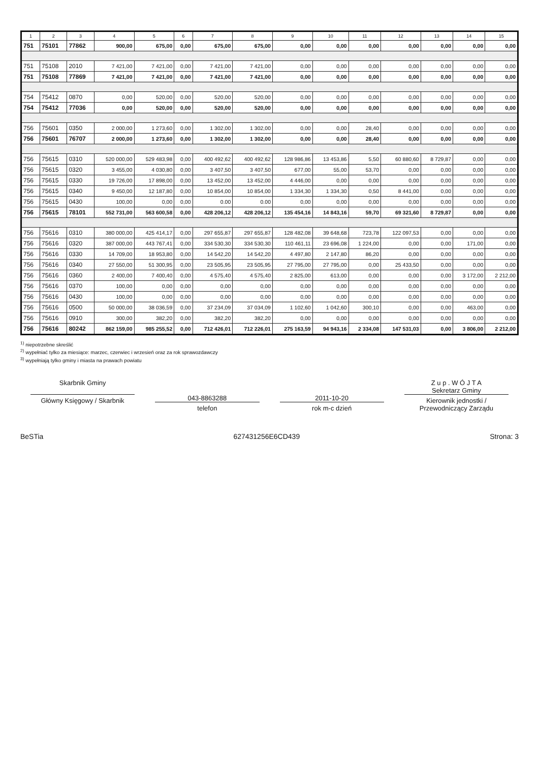| 1 | 2 | 3 | 4 | 5 | 6 | 7 | 8 | 9 | 10 | 11 | 12 | 13 | 14 | 15 |
| --- | --- | --- | --- | --- | --- | --- | --- | --- | --- | --- | --- | --- | --- | --- |
| 751 | 75101 | 77862 | 900,00 | 675,00 | 0,00 | 675,00 | 675,00 | 0,00 | 0,00 | 0,00 | 0,00 | 0,00 | 0,00 | 0,00 |
| 751 | 75108 | 2010 | 7 421,00 | 7 421,00 | 0,00 | 7 421,00 | 7 421,00 | 0,00 | 0,00 | 0,00 | 0,00 | 0,00 | 0,00 | 0,00 |
| 751 | 75108 | 77869 | 7 421,00 | 7 421,00 | 0,00 | 7 421,00 | 7 421,00 | 0,00 | 0,00 | 0,00 | 0,00 | 0,00 | 0,00 | 0,00 |
| 754 | 75412 | 0870 | 0,00 | 520,00 | 0,00 | 520,00 | 520,00 | 0,00 | 0,00 | 0,00 | 0,00 | 0,00 | 0,00 | 0,00 |
| 754 | 75412 | 77036 | 0,00 | 520,00 | 0,00 | 520,00 | 520,00 | 0,00 | 0,00 | 0,00 | 0,00 | 0,00 | 0,00 | 0,00 |
| 756 | 75601 | 0350 | 2 000,00 | 1 273,60 | 0,00 | 1 302,00 | 1 302,00 | 0,00 | 0,00 | 28,40 | 0,00 | 0,00 | 0,00 | 0,00 |
| 756 | 75601 | 76707 | 2 000,00 | 1 273,60 | 0,00 | 1 302,00 | 1 302,00 | 0,00 | 0,00 | 28,40 | 0,00 | 0,00 | 0,00 | 0,00 |
| 756 | 75615 | 0310 | 520 000,00 | 529 483,98 | 0,00 | 400 492,62 | 400 492,62 | 128 986,86 | 13 453,86 | 5,50 | 60 880,60 | 8 729,87 | 0,00 | 0,00 |
| 756 | 75615 | 0320 | 3 455,00 | 4 030,80 | 0,00 | 3 407,50 | 3 407,50 | 677,00 | 55,00 | 53,70 | 0,00 | 0,00 | 0,00 | 0,00 |
| 756 | 75615 | 0330 | 19 726,00 | 17 898,00 | 0,00 | 13 452,00 | 13 452,00 | 4 446,00 | 0,00 | 0,00 | 0,00 | 0,00 | 0,00 | 0,00 |
| 756 | 75615 | 0340 | 9 450,00 | 12 187,80 | 0,00 | 10 854,00 | 10 854,00 | 1 334,30 | 1 334,30 | 0,50 | 8 441,00 | 0,00 | 0,00 | 0,00 |
| 756 | 75615 | 0430 | 100,00 | 0,00 | 0,00 | 0.00 | 0.00 | 0,00 | 0,00 | 0,00 | 0,00 | 0,00 | 0,00 | 0,00 |
| 756 | 75615 | 78101 | 552 731,00 | 563 600,58 | 0,00 | 428 206,12 | 428 206,12 | 135 454,16 | 14 843,16 | 59,70 | 69 321,60 | 8 729,87 | 0,00 | 0,00 |
| 756 | 75616 | 0310 | 380 000,00 | 425 414,17 | 0,00 | 297 655,87 | 297 655,87 | 128 482,08 | 39 648,68 | 723,78 | 122 097,53 | 0,00 | 0,00 | 0,00 |
| 756 | 75616 | 0320 | 387 000,00 | 443 767,41 | 0,00 | 334 530,30 | 334 530,30 | 110 461,11 | 23 696,08 | 1 224,00 | 0,00 | 0,00 | 171,00 | 0,00 |
| 756 | 75616 | 0330 | 14 709,00 | 18 953,80 | 0,00 | 14 542,20 | 14 542,20 | 4 497,80 | 2 147,80 | 86,20 | 0,00 | 0,00 | 0,00 | 0,00 |
| 756 | 75616 | 0340 | 27 550,00 | 51 300,95 | 0,00 | 23 505,95 | 23 505,95 | 27 795,00 | 27 795,00 | 0,00 | 25 433,50 | 0,00 | 0,00 | 0,00 |
| 756 | 75616 | 0360 | 2 400,00 | 7 400,40 | 0,00 | 4 575,40 | 4 575,40 | 2 825,00 | 613,00 | 0,00 | 0,00 | 0,00 | 3 172,00 | 2 212,00 |
| 756 | 75616 | 0370 | 100,00 | 0,00 | 0,00 | 0,00 | 0,00 | 0,00 | 0,00 | 0,00 | 0,00 | 0,00 | 0,00 | 0,00 |
| 756 | 75616 | 0430 | 100,00 | 0,00 | 0,00 | 0,00 | 0,00 | 0,00 | 0,00 | 0,00 | 0,00 | 0,00 | 0,00 | 0,00 |
| 756 | 75616 | 0500 | 50 000,00 | 38 036,59 | 0,00 | 37 234,09 | 37 034,09 | 1 102,60 | 1 042,60 | 300,10 | 0,00 | 0,00 | 463,00 | 0,00 |
| 756 | 75616 | 0910 | 300,00 | 382,20 | 0,00 | 382,20 | 382,20 | 0,00 | 0,00 | 0,00 | 0,00 | 0,00 | 0,00 | 0,00 |
| 756 | 75616 | 80242 | 862 159,00 | 985 255,52 | 0,00 | 712 426,01 | 712 226,01 | 275 163,59 | 94 943,16 | 2 334,08 | 147 531,03 | 0,00 | 3 806,00 | 2 212,00 |
<sup>1)</sup> niepotrzebne skreślić
<sup>2)</sup> wypełniać tylko za miesiące: marzec, czerwiec i wrzesień oraz za rok sprawozdawczy
<sup>3)</sup> wypełniają tylko gminy i miasta na prawach powiatu
Skarbnik Gminy
Główny Księgowy / Skarbnik
043-8863288
telefon
2011-10-20
rok m-c dzień
Z u p . W Ó J T A
Sekretarz Gminy
Kierownik jednostki / Przewodniczący Zarządu
BeSTia 627431256E6CD439 Strona: 3